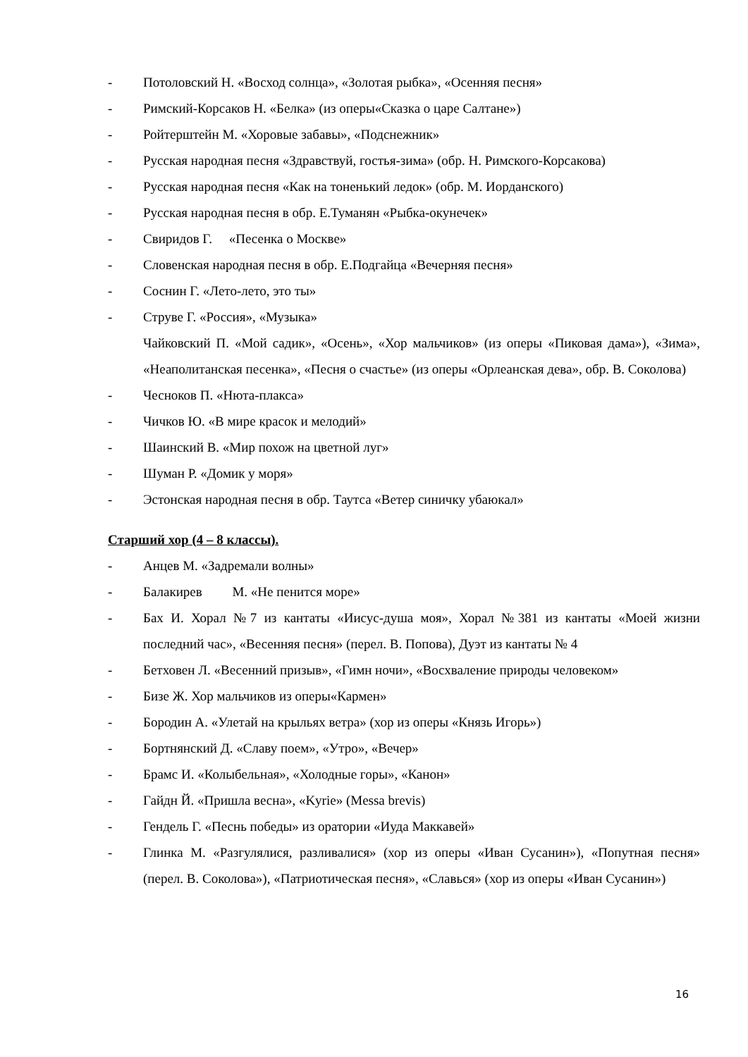- Потоловский Н. «Восход солнца», «Золотая рыбка», «Осенняя песня»
- Римский-Корсаков Н. «Белка» (из оперы«Сказка о царе Салтане»)
- Ройтерштейн М. «Хоровые забавы», «Подснежник»
- Русская народная песня «Здравствуй, гостья-зима» (обр. Н. Римского-Корсакова)
- Русская народная песня «Как на тоненький ледок» (обр. М. Иорданского)
- Русская народная песня в обр. Е.Туманян «Рыбка-окунечек»
- Свиридов Г. «Песенка о Москве»
- Словенская народная песня в обр. Е.Подгайца «Вечерняя песня»
- Соснин Г. «Лето-лето, это ты»
- Струве Г. «Россия», «Музыка»
Чайковский П. «Мой садик», «Осень», «Хор мальчиков» (из оперы «Пиковая дама»), «Зима», «Неаполитанская песенка», «Песня о счастье» (из оперы «Орлеанская дева», обр. В. Соколова)
- Чесноков П. «Нюта-плакса»
- Чичков Ю. «В мире красок и мелодий»
- Шаинский В. «Мир похож на цветной луг»
- Шуман Р. «Домик у моря»
- Эстонская народная песня в обр. Таутса «Ветер синичку убаюкал»
Старший хор (4 – 8 классы).
- Анцев М. «Задремали волны»
- Балакирев М. «Не пенится море»
- Бах И. Хорал №7 из кантаты «Иисус-душа моя», Хорал №381 из кантаты «Моей жизни последний час», «Весенняя песня» (перел. В. Попова), Дуэт из кантаты № 4
- Бетховен Л. «Весенний призыв», «Гимн ночи», «Восхваление природы человеком»
- Бизе Ж. Хор мальчиков из оперы«Кармен»
- Бородин А. «Улетай на крыльях ветра» (хор из оперы «Князь Игорь»)
- Бортнянский Д. «Славу поем», «Утро», «Вечер»
- Брамс И. «Колыбельная», «Холодные горы», «Канон»
- Гайдн Й. «Пришла весна», «Kyrie» (Messa brevis)
- Гендель Г. «Песнь победы» из оратории «Иуда Маккавей»
- Глинка М. «Разгулялися, разливалися» (хор из оперы «Иван Сусанин»), «Попутная песня» (перел. В. Соколова»), «Патриотическая песня», «Славься» (хор из оперы «Иван Сусанин»)
16